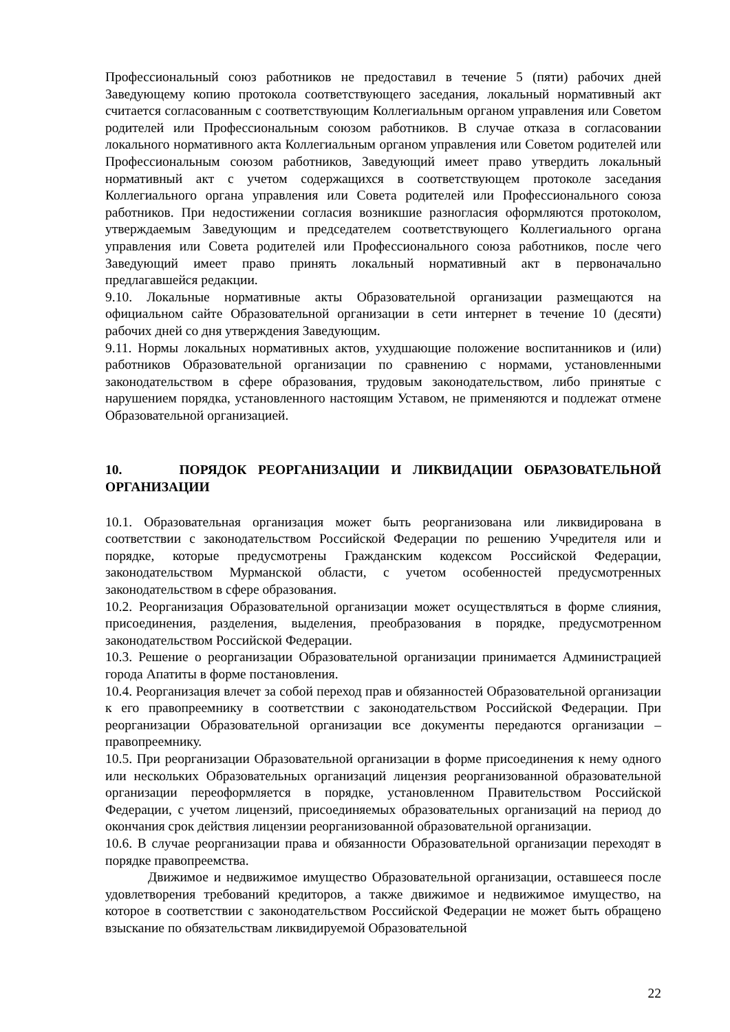Профессиональный союз работников не предоставил в течение 5 (пяти) рабочих дней Заведующему копию протокола соответствующего заседания, локальный нормативный акт считается согласованным с соответствующим Коллегиальным органом управления или Советом родителей или Профессиональным союзом работников. В случае отказа в согласовании локального нормативного акта Коллегиальным органом управления или Советом родителей или Профессиональным союзом работников, Заведующий имеет право утвердить локальный нормативный акт с учетом содержащихся в соответствующем протоколе заседания Коллегиального органа управления или Совета родителей или Профессионального союза работников. При недостижении согласия возникшие разногласия оформляются протоколом, утверждаемым Заведующим и председателем соответствующего Коллегиального органа управления или Совета родителей или Профессионального союза работников, после чего Заведующий имеет право принять локальный нормативный акт в первоначально предлагавшейся редакции.
9.10. Локальные нормативные акты Образовательной организации размещаются на официальном сайте Образовательной организации в сети интернет в течение 10 (десяти) рабочих дней со дня утверждения Заведующим.
9.11. Нормы локальных нормативных актов, ухудшающие положение воспитанников и (или) работников Образовательной организации по сравнению с нормами, установленными законодательством в сфере образования, трудовым законодательством, либо принятые с нарушением порядка, установленного настоящим Уставом, не применяются и подлежат отмене Образовательной организацией.
10. ПОРЯДОК РЕОРГАНИЗАЦИИ И ЛИКВИДАЦИИ ОБРАЗОВАТЕЛЬНОЙ ОРГАНИЗАЦИИ
10.1. Образовательная организация может быть реорганизована или ликвидирована в соответствии с законодательством Российской Федерации по решению Учредителя или и порядке, которые предусмотрены Гражданским кодексом Российской Федерации, законодательством Мурманской области, с учетом особенностей предусмотренных законодательством в сфере образования.
10.2. Реорганизация Образовательной организации может осуществляться в форме слияния, присоединения, разделения, выделения, преобразования в порядке, предусмотренном законодательством Российской Федерации.
10.3. Решение о реорганизации Образовательной организации принимается Администрацией города Апатиты в форме постановления.
10.4. Реорганизация влечет за собой переход прав и обязанностей Образовательной организации к его правопреемнику в соответствии с законодательством Российской Федерации. При реорганизации Образовательной организации все документы передаются организации – правопреемнику.
10.5. При реорганизации Образовательной организации в форме присоединения к нему одного или нескольких Образовательных организаций лицензия реорганизованной образовательной организации переоформляется в порядке, установленном Правительством Российской Федерации, с учетом лицензий, присоединяемых образовательных организаций на период до окончания срок действия лицензии реорганизованной образовательной организации.
10.6. В случае реорганизации права и обязанности Образовательной организации переходят в порядке правопреемства.
Движимое и недвижимое имущество Образовательной организации, оставшееся после удовлетворения требований кредиторов, а также движимое и недвижимое имущество, на которое в соответствии с законодательством Российской Федерации не может быть обращено взыскание по обязательствам ликвидируемой Образовательной
22